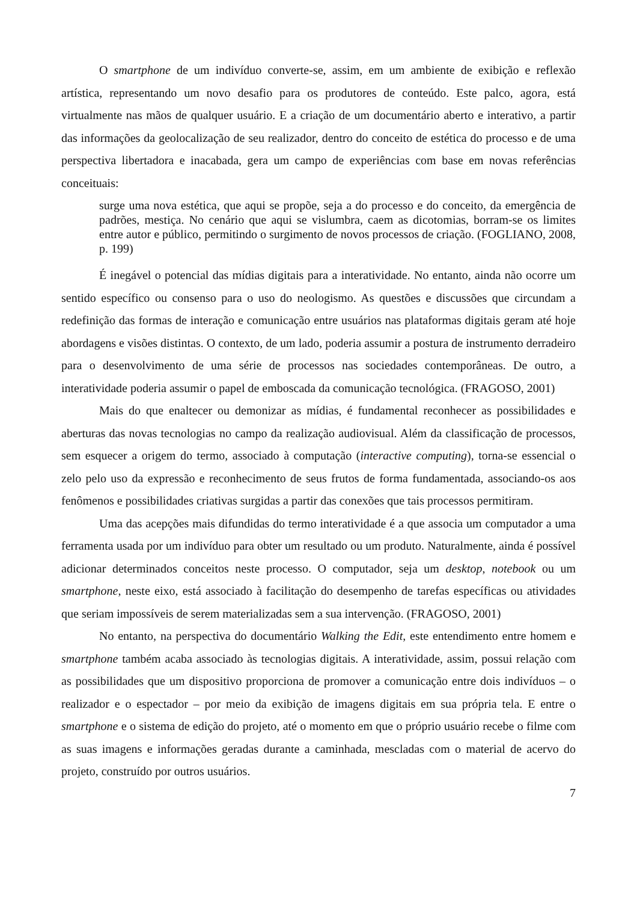O smartphone de um indivíduo converte-se, assim, em um ambiente de exibição e reflexão artística, representando um novo desafio para os produtores de conteúdo. Este palco, agora, está virtualmente nas mãos de qualquer usuário. E a criação de um documentário aberto e interativo, a partir das informações da geolocalização de seu realizador, dentro do conceito de estética do processo e de uma perspectiva libertadora e inacabada, gera um campo de experiências com base em novas referências conceituais:
surge uma nova estética, que aqui se propõe, seja a do processo e do conceito, da emergência de padrões, mestiça. No cenário que aqui se vislumbra, caem as dicotomias, borram-se os limites entre autor e público, permitindo o surgimento de novos processos de criação. (FOGLIANO, 2008, p. 199)
É inegável o potencial das mídias digitais para a interatividade. No entanto, ainda não ocorre um sentido específico ou consenso para o uso do neologismo. As questões e discussões que circundam a redefinição das formas de interação e comunicação entre usuários nas plataformas digitais geram até hoje abordagens e visões distintas. O contexto, de um lado, poderia assumir a postura de instrumento derradeiro para o desenvolvimento de uma série de processos nas sociedades contemporâneas. De outro, a interatividade poderia assumir o papel de emboscada da comunicação tecnológica. (FRAGOSO, 2001)
Mais do que enaltecer ou demonizar as mídias, é fundamental reconhecer as possibilidades e aberturas das novas tecnologias no campo da realização audiovisual. Além da classificação de processos, sem esquecer a origem do termo, associado à computação (interactive computing), torna-se essencial o zelo pelo uso da expressão e reconhecimento de seus frutos de forma fundamentada, associando-os aos fenômenos e possibilidades criativas surgidas a partir das conexões que tais processos permitiram.
Uma das acepções mais difundidas do termo interatividade é a que associa um computador a uma ferramenta usada por um indivíduo para obter um resultado ou um produto. Naturalmente, ainda é possível adicionar determinados conceitos neste processo. O computador, seja um desktop, notebook ou um smartphone, neste eixo, está associado à facilitação do desempenho de tarefas específicas ou atividades que seriam impossíveis de serem materializadas sem a sua intervenção. (FRAGOSO, 2001)
No entanto, na perspectiva do documentário Walking the Edit, este entendimento entre homem e smartphone também acaba associado às tecnologias digitais. A interatividade, assim, possui relação com as possibilidades que um dispositivo proporciona de promover a comunicação entre dois indivíduos – o realizador e o espectador – por meio da exibição de imagens digitais em sua própria tela. E entre o smartphone e o sistema de edição do projeto, até o momento em que o próprio usuário recebe o filme com as suas imagens e informações geradas durante a caminhada, mescladas com o material de acervo do projeto, construído por outros usuários.
7